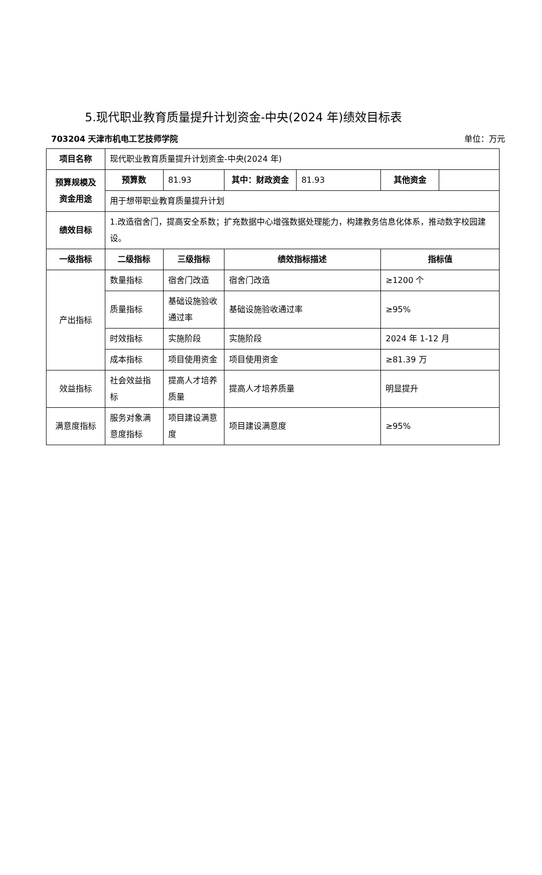5.现代职业教育质量提升计划资金-中央(2024 年)绩效目标表
703204 天津市机电工艺技师学院 单位：万元
| 项目名称 | 现代职业教育质量提升计划资金-中央(2024 年) | | | | | |
| 预算规模及资金用途 | 预算数 | 81.93 | 其中：财政资金 | 81.93 | 其他资金 | |
| | 用于想带职业教育质量提升计划 | | | | | |
| 绩效目标 | 1.改造宿舍门，提高安全系数；扩充数据中心增强数据处理能力，构建教务信息化体系，推动数字校园建设。 | | | | | |
| 一级指标 | 二级指标 | 三级指标 | 绩效指标描述 | | 指标值 | |
| 产出指标 | 数量指标 | 宿舍门改造 | 宿舍门改造 | | ≥1200 个 | |
| | 质量指标 | 基础设施验收通过率 | 基础设施验收通过率 | | ≥95% | |
| | 时效指标 | 实施阶段 | 实施阶段 | | 2024 年 1-12 月 | |
| | 成本指标 | 项目使用资金 | 项目使用资金 | | ≥81.39 万 | |
| 效益指标 | 社会效益指标 | 提高人才培养质量 | 提高人才培养质量 | | 明显提升 | |
| 满意度指标 | 服务对象满意度指标 | 项目建设满意度 | 项目建设满意度 | | ≥95% | |